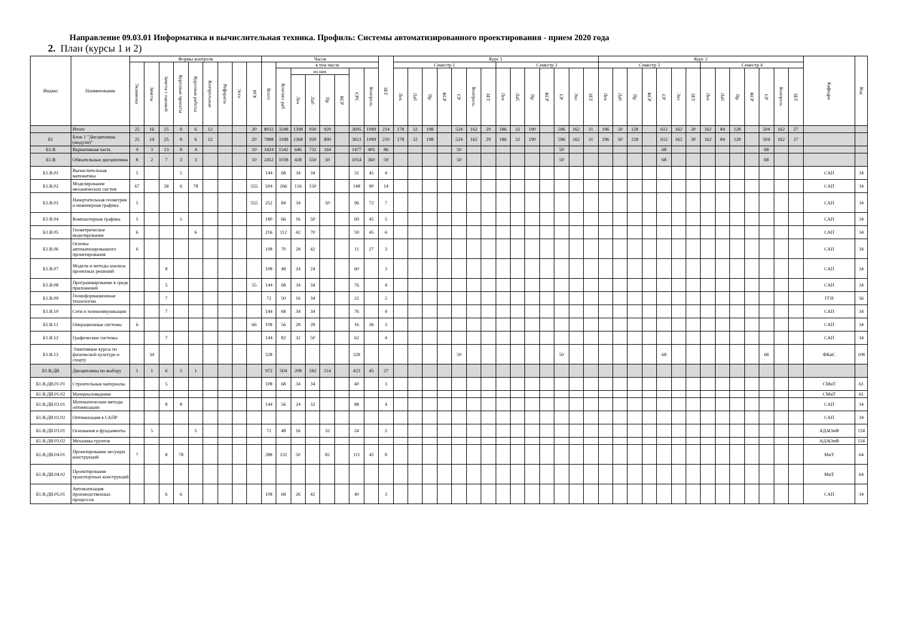Направление 09.03.01 Информатика и вычислительная техника. Профиль: Системы автоматизированного проектирования - прием 2020 года
2. План (курсы 1 и 2)
| Индекс | Наименование | Формы контроля | | | | | | | | | Часов | | | | | | | | ЗЕТ | Курс 1 | | | | | | | | | | | | | | Курс 2 | | | | | | | | | | | | | | Кафедра | Код |
| --- | --- | --- | --- | --- | --- | --- | --- | --- | --- | --- | --- | --- | --- | --- | --- | --- | --- | --- | --- | --- | --- | --- | --- | --- | --- | --- | --- | --- | --- | --- | --- | --- | --- | --- | --- | --- | --- | --- | --- | --- | --- | --- | --- | --- | --- | --- | --- | --- | --- |
| | | Экзамены | Зачеты | Зачеты с оценкой | Курсовые проекты | Курсовые работы | Контрольные | Рефераты | Эссе | РГР | Всего | в том числе | | | | | | | | Семестр 1 | | | | | | | Семестр 2 | | | | | | | Семестр 3 | | | | | | | Семестр 4 | | | | | | | | |
| | | | | | | | | | | | | Контакт. раб. | из них | | | | СРС | Контроль | | Лек | Лаб | Пр | КСР | СР | Контроль | ЗЕТ | Лек | Лаб | Пр | КСР | СР | Экз | ЗЕТ | Лек | Лаб | Пр | КСР | СР | Экз | ЗЕТ | Лек | Лаб | Пр | КСР | СР | Контроль | ЗЕТ | | |
| | | | | | | | | | | | | | Лек | Лаб | Пр | КСР | | | | | | | | | | | | | | | | | | | | | | | | | | | | | | | | | |
| | Итого | 25 | 16 | 25 | 8 | 6 | 12 | | | 20 | 8032 | 3248 | 1398 | 930 | 920 | | 3695 | 1089 | 214 | 178 | 32 | 198 | | 524 | 162 | 29 | 186 | 32 | 190 | | 596 | 162 | 31 | 196 | 50 | 128 | | 612 | 162 | 30 | 162 | 84 | 128 | | 504 | 162 | 27 | | |
| Б1 | Блок 1 "Дисциплины (модули)" | 25 | 14 | 25 | 8 | 6 | 12 | | | 20 | 7888 | 3188 | 1368 | 930 | 890 | | 3611 | 1089 | 210 | 178 | 32 | 198 | | 524 | 162 | 29 | 186 | 32 | 190 | | 596 | 162 | 31 | 196 | 50 | 128 | | 612 | 162 | 30 | 162 | 84 | 128 | | 504 | 162 | 27 | | |
| Б1.В | Вариативная часть | 9 | 3 | 13 | 8 | 4 | | | | 10 | 3424 | 1542 | 646 | 732 | 164 | | 1477 | 405 | 86 | | | | | 50 | | | | | | | 50 | | | | | | | 68 | | | | | | | 68 | | | | |
| Б1.В | Обязательные дисциплины | 8 | 2 | 7 | 3 | 3 | | | | 10 | 2452 | 1038 | 438 | 550 | 50 | | 1054 | 360 | 59 | | | | | 50 | | | | | | | 50 | | | | | | | 68 | | | | | | | 68 | | | | |
| Б1.В.01 | Вычислительная математика | 5 | | | 5 | | | | | | 144 | 68 | 34 | 34 | | | 31 | 45 | 4 | | | | | | | | | | | | | | | | | | | | | | | | | | | | | САП | 34 |
| Б1.В.02 | Моделирование механических систем | 67 | | 58 | 6 | 78 | | | | 555 | 504 | 266 | 116 | 150 | | | 148 | 90 | 14 | | | | | | | | | | | | | | | | | | | | | | | | | | | | | САП | 34 |
| Б1.В.03 | Начертательная геометрия и инженерная графика | 5 | | | | | | | | 555 | 252 | 84 | 34 | | 50 | | 96 | 72 | 7 | | | | | | | | | | | | | | | | | | | | | | | | | | | | | САП | 34 |
| Б1.В.04 | Компьютерная графика | 5 | | | 5 | | | | | | 180 | 66 | 16 | 50 | | | 69 | 45 | 5 | | | | | | | | | | | | | | | | | | | | | | | | | | | | | САП | 34 |
| Б1.В.05 | Геометрическое моделирование | 6 | | | | 6 | | | | | 216 | 112 | 42 | 70 | | | 59 | 45 | 6 | | | | | | | | | | | | | | | | | | | | | | | | | | | | | САП | 34 |
| Б1.В.06 | Основы автоматизированного проектирования | 6 | | | | | | | | | 108 | 70 | 28 | 42 | | | 11 | 27 | 3 | | | | | | | | | | | | | | | | | | | | | | | | | | | | | САП | 34 |
| Б1.В.07 | Модели и методы анализа проектных решений | | | 8 | | | | | | | 108 | 48 | 24 | 24 | | | 60 | | 3 | | | | | | | | | | | | | | | | | | | | | | | | | | | | | САП | 34 |
| Б1.В.08 | Программирование в среде приложений | | | 5 | | | | | | 55 | 144 | 68 | 34 | 34 | | | 76 | | 4 | | | | | | | | | | | | | | | | | | | | | | | | | | | | | САП | 34 |
| Б1.В.09 | Геоинформационные технологии | | | 7 | | | | | | | 72 | 50 | 16 | 34 | | | 22 | | 2 | | | | | | | | | | | | | | | | | | | | | | | | | | | | | ГГН | 56 |
| Б1.В.10 | Сети и телекоммуникации | | | 7 | | | | | | | 144 | 68 | 34 | 34 | | | 76 | | 4 | | | | | | | | | | | | | | | | | | | | | | | | | | | | | САП | 34 |
| Б1.В.11 | Операционные системы | 6 | | | | | | | | 66 | 108 | 56 | 28 | 28 | | | 16 | 36 | 3 | | | | | | | | | | | | | | | | | | | | | | | | | | | | | САП | 34 |
| Б1.В.12 | Графические системы | | | 7 | | | | | | | 144 | 82 | 32 | 50 | | | 62 | | 4 | | | | | | | | | | | | | | | | | | | | | | | | | | | | | САП | 34 |
| Б1.В.13 | Элективные курсы по физической культуре и спорту | | 34 | | | | | | | | 328 | | | | | | 328 | | | | | | | 50 | | | | | | | 50 | | | | | | | 68 | | | | | | | 68 | | | ФКиС | 108 |
| Б1.В.ДВ | Дисциплины по выбору | 1 | 1 | 6 | 5 | 1 | | | | | 972 | 504 | 208 | 182 | 114 | | 423 | 45 | 27 | | | | | | | | | | | | | | | | | | | | | | | | | | | | | | |
| Б1.В.ДВ.01.01 | Строительные материалы | | | 5 | | | | | | | 108 | 68 | 34 | 34 | | | 40 | | 3 | | | | | | | | | | | | | | | | | | | | | | | | | | | | | СМиТ | 61 |
| Б1.В.ДВ.01.02 | Материаловедение | | | | | | | | | | | | | | | | | | | | | | | | | | | | | | | | | | | | | | | | | | | | | | | СМиТ | 61 |
| Б1.В.ДВ.02.01 | Математические методы оптимизации | | | 8 | 8 | | | | | | 144 | 56 | 24 | 32 | | | 88 | | 4 | | | | | | | | | | | | | | | | | | | | | | | | | | | | | САП | 34 |
| Б1.В.ДВ.02.02 | Оптимизация в САПР | | | | | | | | | | | | | | | | | | | | | | | | | | | | | | | | | | | | | | | | | | | | | | | САП | 34 |
| Б1.В.ДВ.03.01 | Основания и фундаменты | | 5 | | | 5 | | | | | 72 | 48 | 16 | | 32 | | 24 | | 2 | | | | | | | | | | | | | | | | | | | | | | | | | | | | | АДАОиФ | 134 |
| Б1.В.ДВ.03.02 | Механика грунтов | | | | | | | | | | | | | | | | | | | | | | | | | | | | | | | | | | | | | | | | | | | | | | | АДАОиФ | 134 |
| Б1.В.ДВ.04.01 | Проектирование несущих конструкций | 7 | | 8 | 78 | | | | | | 288 | 132 | 50 | | 82 | | 111 | 45 | 8 | | | | | | | | | | | | | | | | | | | | | | | | | | | | | МиТ | 64 |
| Б1.В.ДВ.04.02 | Проектирование транспортных конструкций | | | | | | | | | | | | | | | | | | | | | | | | | | | | | | | | | | | | | | | | | | | | | | | МиТ | 64 |
| Б1.В.ДВ.05.01 | Автоматизация производственных процессов | | | 6 | 6 | | | | | | 108 | 68 | 26 | 42 | | | 40 | | 3 | | | | | | | | | | | | | | | | | | | | | | | | | | | | | САП | 34 |